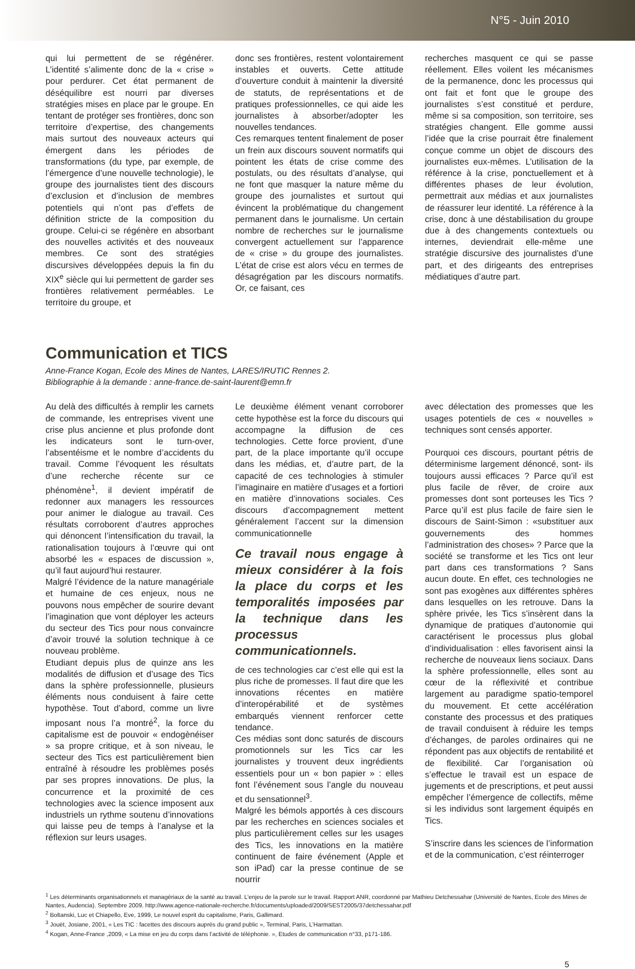N°5 - Juin 2010
qui lui permettent de se régénérer. L’identité s’alimente donc de la « crise » pour perdurer. Cet état permanent de déséquilibre est nourri par diverses stratégies mises en place par le groupe. En tentant de protéger ses frontières, donc son territoire d’expertise, des changements mais surtout des nouveaux acteurs qui émergent dans les périodes de transformations (du type, par exemple, de l’émergence d’une nouvelle technologie), le groupe des journalistes tient des discours d’exclusion et d’inclusion de membres potentiels qui n’ont pas d’effets de définition stricte de la composition du groupe. Celui-ci se régénère en absorbant des nouvelles activités et des nouveaux membres. Ce sont des stratégies discursives développées depuis la fin du XIX<sup>e</sup> siècle qui lui permettent de garder ses frontières relativement perméables. Le territoire du groupe, et
donc ses frontières, restent volontairement instables et ouverts. Cette attitude d’ouverture conduit à maintenir la diversité de statuts, de représentations et de pratiques professionnelles, ce qui aide les journalistes à absorber/adopter les nouvelles tendances.
Ces remarques tentent finalement de poser un frein aux discours souvent normatifs qui pointent les états de crise comme des postulats, ou des résultats d’analyse, qui ne font que masquer la nature même du groupe des journalistes et surtout qui évincent la problématique du changement permanent dans le journalisme. Un certain nombre de recherches sur le journalisme convergent actuellement sur l’apparence de « crise » du groupe des journalistes. L’état de crise est alors vécu en termes de désagrégation par les discours normatifs. Or, ce faisant, ces
recherches masquent ce qui se passe réellement. Elles voilent les mécanismes de la permanence, donc les processus qui ont fait et font que le groupe des journalistes s’est constitué et perdure, même si sa composition, son territoire, ses stratégies changent. Elle gomme aussi l’idée que la crise pourrait être finalement conçue comme un objet de discours des journalistes eux-mêmes. L’utilisation de la référence à la crise, ponctuellement et à différentes phases de leur évolution, permettrait aux médias et aux journalistes de réassurer leur identité. La référence à la crise, donc à une déstabilisation du groupe due à des changements contextuels ou internes, deviendrait elle-même une stratégie discursive des journalistes d’une part, et des dirigeants des entreprises médiatiques d’autre part.
Communication et TICS
Anne-France Kogan, Ecole des Mines de Nantes, LARES/IRUTIC Rennes 2.
Bibliographie à la demande : anne-france.de-saint-laurent@emn.fr
Au delà des difficultés à remplir les carnets de commande, les entreprises vivent une crise plus ancienne et plus profonde dont les indicateurs sont le turn-over, l’absentéisme et le nombre d’accidents du travail. Comme l’évoquent les résultats d’une recherche récente sur ce phénomène<sup>1</sup>, il devient impératif de redonner aux managers les ressources pour animer le dialogue au travail. Ces résultats corroborent d’autres approches qui dénoncent l’intensification du travail, la rationalisation toujours à l’œuvre qui ont absorbé les « espaces de discussion », qu’il faut aujourd’hui restaurer.
Malgré l’évidence de la nature managériale et humaine de ces enjeux, nous ne pouvons nous empêcher de sourire devant l’imagination que vont déployer les acteurs du secteur des Tics pour nous convaincre d’avoir trouvé la solution technique à ce nouveau problème.
Etudiant depuis plus de quinze ans les modalités de diffusion et d’usage des Tics dans la sphère professionnelle, plusieurs éléments nous conduisent à faire cette hypothèse. Tout d’abord, comme un livre imposant nous l’a montré<sup>2</sup>, la force du capitalisme est de pouvoir « endogènéiser » sa propre critique, et à son niveau, le secteur des Tics est particulièrement bien entraîné à résoudre les problèmes posés par ses propres innovations. De plus, la concurrence et la proximité de ces technologies avec la science imposent aux industriels un rythme soutenu d’innovations qui laisse peu de temps à l’analyse et la réflexion sur leurs usages.
Le deuxième élément venant corroborer cette hypothèse est la force du discours qui accompagne la diffusion de ces technologies. Cette force provient, d’une part, de la place importante qu’il occupe dans les médias, et, d’autre part, de la capacité de ces technologies à stimuler l’imaginaire en matière d’usages et a fortiori en matière d’innovations sociales. Ces discours d’accompagnement mettent généralement l’accent sur la dimension communicationnelle
Ce travail nous engage à mieux considérer à la fois la place du corps et les temporalités imposées par la technique dans les processus communicationnels.
de ces technologies car c’est elle qui est la plus riche de promesses. Il faut dire que les innovations récentes en matière d’interopérabilité et de systèmes embarqués viennent renforcer cette tendance.
Ces médias sont donc saturés de discours promotionnels sur les Tics car les journalistes y trouvent deux ingrédients essentiels pour un « bon papier » : elles font l’événement sous l’angle du nouveau et du sensationnel<sup>3</sup>.
Malgré les bémols apportés à ces discours par les recherches en sciences sociales et plus particulièrement celles sur les usages des Tics, les innovations en la matière continuent de faire événement (Apple et son iPad) car la presse continue de se nourrir
avec délectation des promesses que les usages potentiels de ces « nouvelles » techniques sont censés apporter.
Pourquoi ces discours, pourtant pétris de déterminisme largement dénoncé, sont- ils toujours aussi efficaces ? Parce qu’il est plus facile de rêver, de croire aux promesses dont sont porteuses les Tics ? Parce qu’il est plus facile de faire sien le discours de Saint-Simon : «substituer aux gouvernements des hommes l’administration des choses» ? Parce que la société se transforme et les Tics ont leur part dans ces transformations ? Sans aucun doute. En effet, ces technologies ne sont pas exogènes aux différentes sphères dans lesquelles on les retrouve. Dans la sphère privée, les Tics s’insèrent dans la dynamique de pratiques d’autonomie qui caractérisent le processus plus global d’individualisation : elles favorisent ainsi la recherche de nouveaux liens sociaux. Dans la sphère professionnelle, elles sont au cœur de la réflexivité et contribue largement au paradigme spatio-temporel du mouvement. Et cette accélération constante des processus et des pratiques de travail conduisent à réduire les temps d’échanges, de paroles ordinaires qui ne répondent pas aux objectifs de rentabilité et de flexibilité. Car l’organisation où s’effectue le travail est un espace de jugements et de prescriptions, et peut aussi empêcher l’émergence de collectifs, même si les individus sont largement équipés en Tics.
S’inscrire dans les sciences de l’information et de la communication, c’est réinterroger
<sup>1</sup> Les déterminants organisationnels et managériaux de la santé au travail. L’enjeu de la parole sur le travail. Rapport ANR, coordonné par Mathieu Detchessahar (Université de Nantes, Ecole des Mines de Nantes, Audencia). Septembre 2009. http://www.agence-nationale-recherche.fr/documents/uploaded/2009/SEST2005/37detchessahar.pdf
<sup>2</sup> Boltanski, Luc et Chiapello, Eve, 1999, Le nouvel esprit du capitalisme, Paris, Gallimard.
<sup>3</sup> Jouët, Josiane, 2001, « Les TIC : facettes des discours auprès du grand public », Terminal, Paris, L’Harmattan.
<sup>4</sup> Kogan, Anne-France ,2009, « La mise en jeu du corps dans l’activité de téléphonie. », Etudes de communication n°33, p171-186.
5